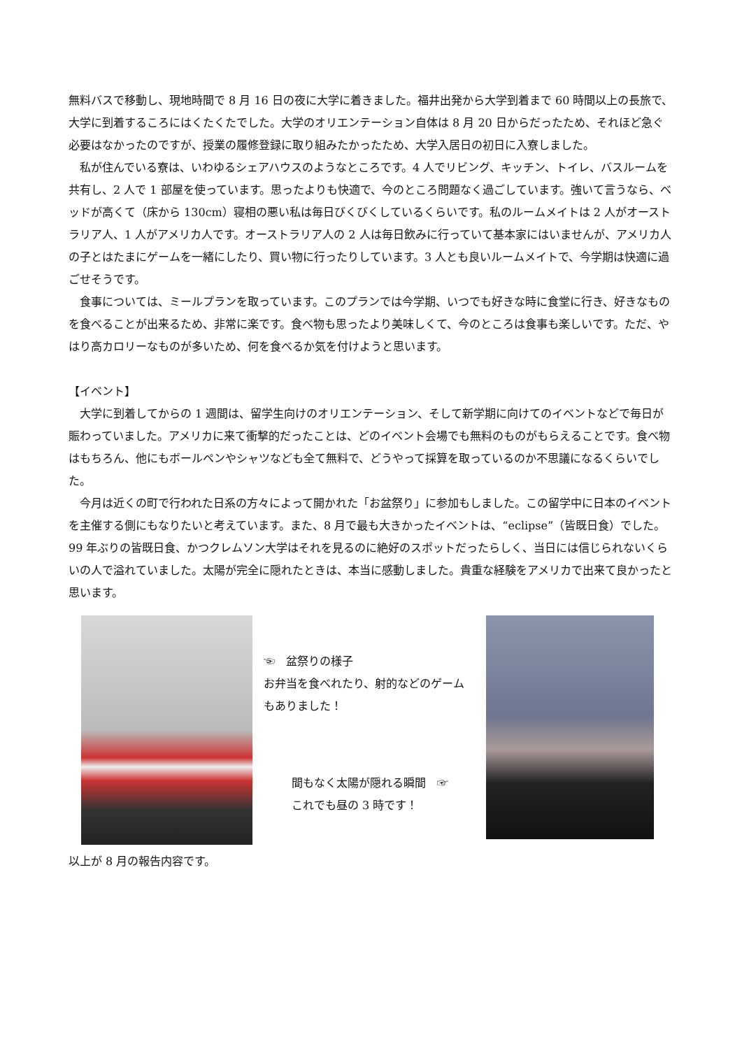無料バスで移動し、現地時間で 8 月 16 日の夜に大学に着きました。福井出発から大学到着まで 60 時間以上の長旅で、大学に到着するころにはくたくたでした。大学のオリエンテーション自体は 8 月 20 日からだったため、それほど急ぐ必要はなかったのですが、授業の履修登録に取り組みたかったため、大学入居日の初日に入寮しました。
私が住んでいる寮は、いわゆるシェアハウスのようなところです。4 人でリビング、キッチン、トイレ、バスルームを共有し、2 人で 1 部屋を使っています。思ったよりも快適で、今のところ問題なく過ごしています。強いて言うなら、ベッドが高くて（床から 130cm）寝相の悪い私は毎日びくびくしているくらいです。私のルームメイトは 2 人がオーストラリア人、1 人がアメリカ人です。オーストラリア人の 2 人は毎日飲みに行っていて基本家にはいませんが、アメリカ人の子とはたまにゲームを一緒にしたり、買い物に行ったりしています。3 人とも良いルームメイトで、今学期は快適に過ごせそうです。
食事については、ミールプランを取っています。このプランでは今学期、いつでも好きな時に食堂に行き、好きなものを食べることが出来るため、非常に楽です。食べ物も思ったより美味しくて、今のところは食事も楽しいです。ただ、やはり高カロリーなものが多いため、何を食べるか気を付けようと思います。
【イベント】
大学に到着してからの 1 週間は、留学生向けのオリエンテーション、そして新学期に向けてのイベントなどで毎日が賑わっていました。アメリカに来て衝撃的だったことは、どのイベント会場でも無料のものがもらえることです。食べ物はもちろん、他にもボールペンやシャツなども全て無料で、どうやって採算を取っているのか不思議になるくらいでした。
今月は近くの町で行われた日系の方々によって開かれた「お盆祭り」に参加もしました。この留学中に日本のイベントを主催する側にもなりたいと考えています。また、8 月で最も大きかったイベントは、“eclipse”（皆既日食）でした。99 年ぶりの皆既日食、かつクレムソン大学はそれを見るのに絶好のスポットだったらしく、当日には信じられないくらいの人で溢れていました。太陽が完全に隠れたときは、本当に感動しました。貴重な経験をアメリカで出来て良かったと思います。
☜　盆祭りの様子
お弁当を食べれたり、射的などのゲームもありました！
間もなく太陽が隠れる瞬間　☞
これでも昼の 3 時です！
以上が 8 月の報告内容です。